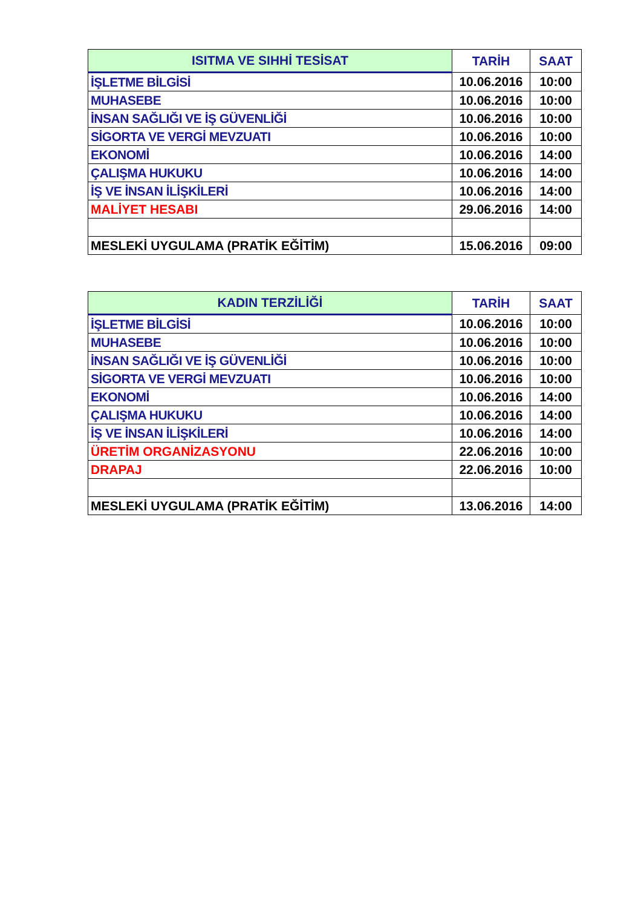| ISITMA VE SIHHİ TESİSAT | TARİH | SAAT |
| --- | --- | --- |
| İŞLETME BİLGİSİ | 10.06.2016 | 10:00 |
| MUHASEBE | 10.06.2016 | 10:00 |
| İNSAN SAĞLIĞI VE İŞ GÜVENLİĞİ | 10.06.2016 | 10:00 |
| SİGORTA VE VERGİ MEVZUATI | 10.06.2016 | 10:00 |
| EKONOMİ | 10.06.2016 | 14:00 |
| ÇALIŞMA HUKUKU | 10.06.2016 | 14:00 |
| İŞ VE İNSAN İLİŞKİLERİ | 10.06.2016 | 14:00 |
| MALİYET HESABI | 29.06.2016 | 14:00 |
| MESLEKİ UYGULAMA (PRATİK EĞİTİM) | 15.06.2016 | 09:00 |
| KADIN TERZİLİĞİ | TARİH | SAAT |
| --- | --- | --- |
| İŞLETME BİLGİSİ | 10.06.2016 | 10:00 |
| MUHASEBE | 10.06.2016 | 10:00 |
| İNSAN SAĞLIĞI VE İŞ GÜVENLİĞİ | 10.06.2016 | 10:00 |
| SİGORTA VE VERGİ MEVZUATI | 10.06.2016 | 10:00 |
| EKONOMİ | 10.06.2016 | 14:00 |
| ÇALIŞMA HUKUKU | 10.06.2016 | 14:00 |
| İŞ VE İNSAN İLİŞKİLERİ | 10.06.2016 | 14:00 |
| ÜRETİM ORGANİZASYONU | 22.06.2016 | 10:00 |
| DRAPAJ | 22.06.2016 | 10:00 |
| MESLEKİ UYGULAMA (PRATİK EĞİTİM) | 13.06.2016 | 14:00 |